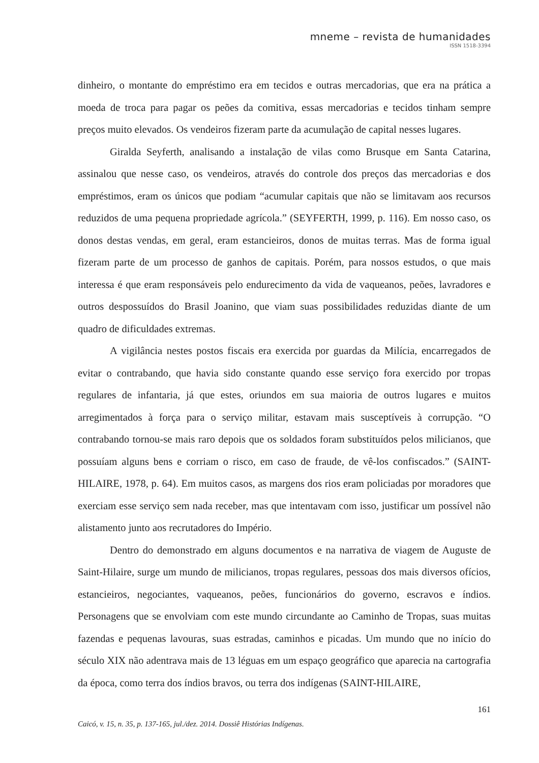mneme – revista de humanidades
ISSN 1518-3394
dinheiro, o montante do empréstimo era em tecidos e outras mercadorias, que era na prática a moeda de troca para pagar os peões da comitiva, essas mercadorias e tecidos tinham sempre preços muito elevados. Os vendeiros fizeram parte da acumulação de capital nesses lugares.
Giralda Seyferth, analisando a instalação de vilas como Brusque em Santa Catarina, assinalou que nesse caso, os vendeiros, através do controle dos preços das mercadorias e dos empréstimos, eram os únicos que podiam “acumular capitais que não se limitavam aos recursos reduzidos de uma pequena propriedade agrícola.” (SEYFERTH, 1999, p. 116). Em nosso caso, os donos destas vendas, em geral, eram estancieiros, donos de muitas terras. Mas de forma igual fizeram parte de um processo de ganhos de capitais. Porém, para nossos estudos, o que mais interessa é que eram responsáveis pelo endurecimento da vida de vaqueanos, peões, lavradores e outros despossuídos do Brasil Joanino, que viam suas possibilidades reduzidas diante de um quadro de dificuldades extremas.
A vigilância nestes postos fiscais era exercida por guardas da Milícia, encarregados de evitar o contrabando, que havia sido constante quando esse serviço fora exercido por tropas regulares de infantaria, já que estes, oriundos em sua maioria de outros lugares e muitos arregimentados à força para o serviço militar, estavam mais susceptíveis à corrupção. “O contrabando tornou-se mais raro depois que os soldados foram substituídos pelos milicianos, que possuíam alguns bens e corriam o risco, em caso de fraude, de vê-los confiscados.” (SAINT-HILAIRE, 1978, p. 64). Em muitos casos, as margens dos rios eram policiadas por moradores que exerciam esse serviço sem nada receber, mas que intentavam com isso, justificar um possível não alistamento junto aos recrutadores do Império.
Dentro do demonstrado em alguns documentos e na narrativa de viagem de Auguste de Saint-Hilaire, surge um mundo de milicianos, tropas regulares, pessoas dos mais diversos ofícios, estancieiros, negociantes, vaqueanos, peões, funcionários do governo, escravos e índios. Personagens que se envolviam com este mundo circundante ao Caminho de Tropas, suas muitas fazendas e pequenas lavouras, suas estradas, caminhos e picadas. Um mundo que no início do século XIX não adentrava mais de 13 léguas em um espaço geográfico que aparecia na cartografia da época, como terra dos índios bravos, ou terra dos indígenas (SAINT-HILAIRE,
161
Caicó, v. 15, n. 35, p. 137-165, jul./dez. 2014. Dossiê Histórias Indígenas.